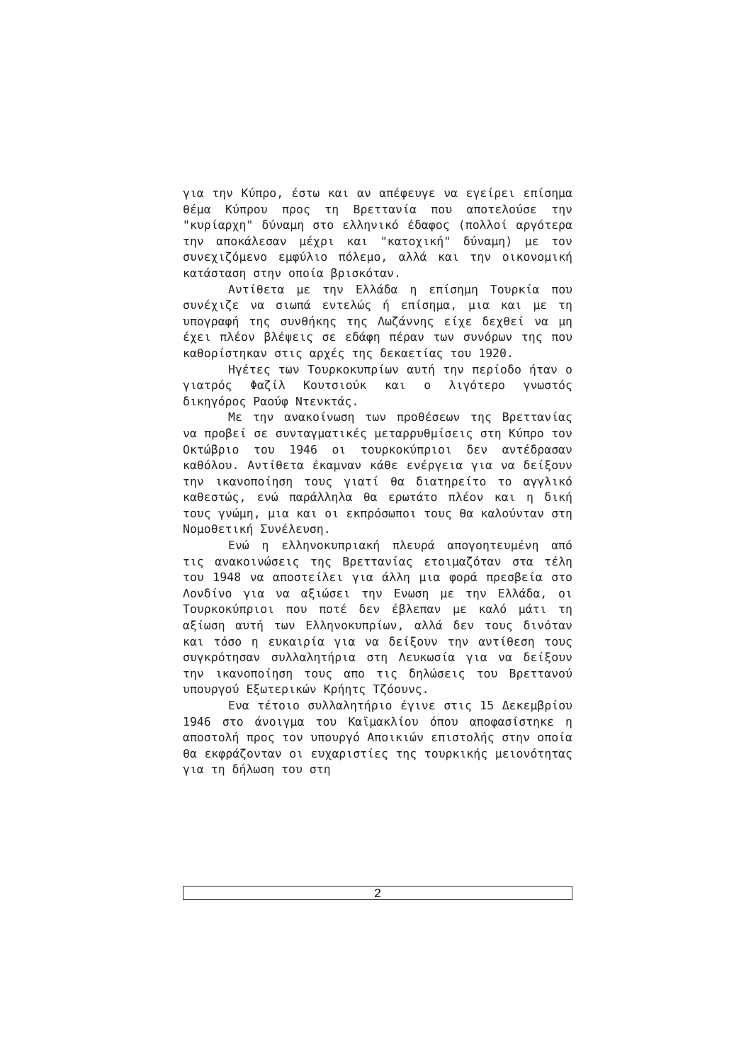για την Κύπρο, έστω και αν απέφευγε να εγείρει επίσημα θέμα Κύπρου προς τη Βρεττανία που αποτελούσε την "κυρίαρχη" δύναμη στο ελληνικό έδαφος (πολλοί αργότερα την αποκάλεσαν μέχρι και "κατοχική" δύναμη) με τον συνεχιζόμενο εμφύλιο πόλεμο, αλλά και την οικονομική κατάσταση στην οποία βρισκόταν.
Αντίθετα με την Ελλάδα η επίσημη Τουρκία που συνέχιζε να σιωπά εντελώς ή επίσημα, μια και με τη υπογραφή της συνθήκης της Λωζάννης είχε δεχθεί να μη έχει πλέον βλέψεις σε εδάφη πέραν των συνόρων της που καθορίστηκαν στις αρχές της δεκαετίας του 1920.
Ηγέτες των Τουρκοκυπρίων αυτή την περίοδο ήταν ο γιατρός Φαζίλ Κουτσιούκ και ο λιγότερο γνωστός δικηγόρος Ραούφ Ντενκτάς.
Με την ανακοίνωση των προθέσεων της Βρεττανίας να προβεί σε συνταγματικές μεταρρυθμίσεις στη Κύπρο τον Οκτώβριο του 1946 οι τουρκοκύπριοι δεν αντέδρασαν καθόλου. Αντίθετα έκαμναν κάθε ενέργεια για να δείξουν την ικανοποίηση τους γιατί θα διατηρείτο το αγγλικό καθεστώς, ενώ παράλληλα θα ερωτάτο πλέον και η δική τους γνώμη, μια και οι εκπρόσωποι τους θα καλούνταν στη Νομοθετική Συνέλευση.
Ενώ η ελληνοκυπριακή πλευρά απογοητευμένη από τις ανακοινώσεις της Βρεττανίας ετοιμαζόταν στα τέλη του 1948 να αποστείλει για άλλη μια φορά πρεσβεία στο Λονδίνο για να αξιώσει την Ενωση με την Ελλάδα, οι Τουρκοκύπριοι που ποτέ δεν έβλεπαν με καλό μάτι τη αξίωση αυτή των Ελληνοκυπρίων, αλλά δεν τους δινόταν και τόσο η ευκαιρία για να δείξουν την αντίθεση τους συγκρότησαν συλλαλητήρια στη Λευκωσία για να δείξουν την ικανοποίηση τους απο τις δηλώσεις του Βρεττανού υπουργού Εξωτερικών Κρήητς Τζόουνς.
Ενα τέτοιο συλλαλητήριο έγινε στις 15 Δεκεμβρίου 1946 στο άνοιγμα του Καϊμακλίου όπου αποφασίστηκε η αποστολή προς τον υπουργό Αποικιών επιστολής στην οποία θα εκφράζονταν οι ευχαριστίες της τουρκικής μειονότητας για τη δήλωση του στη
2